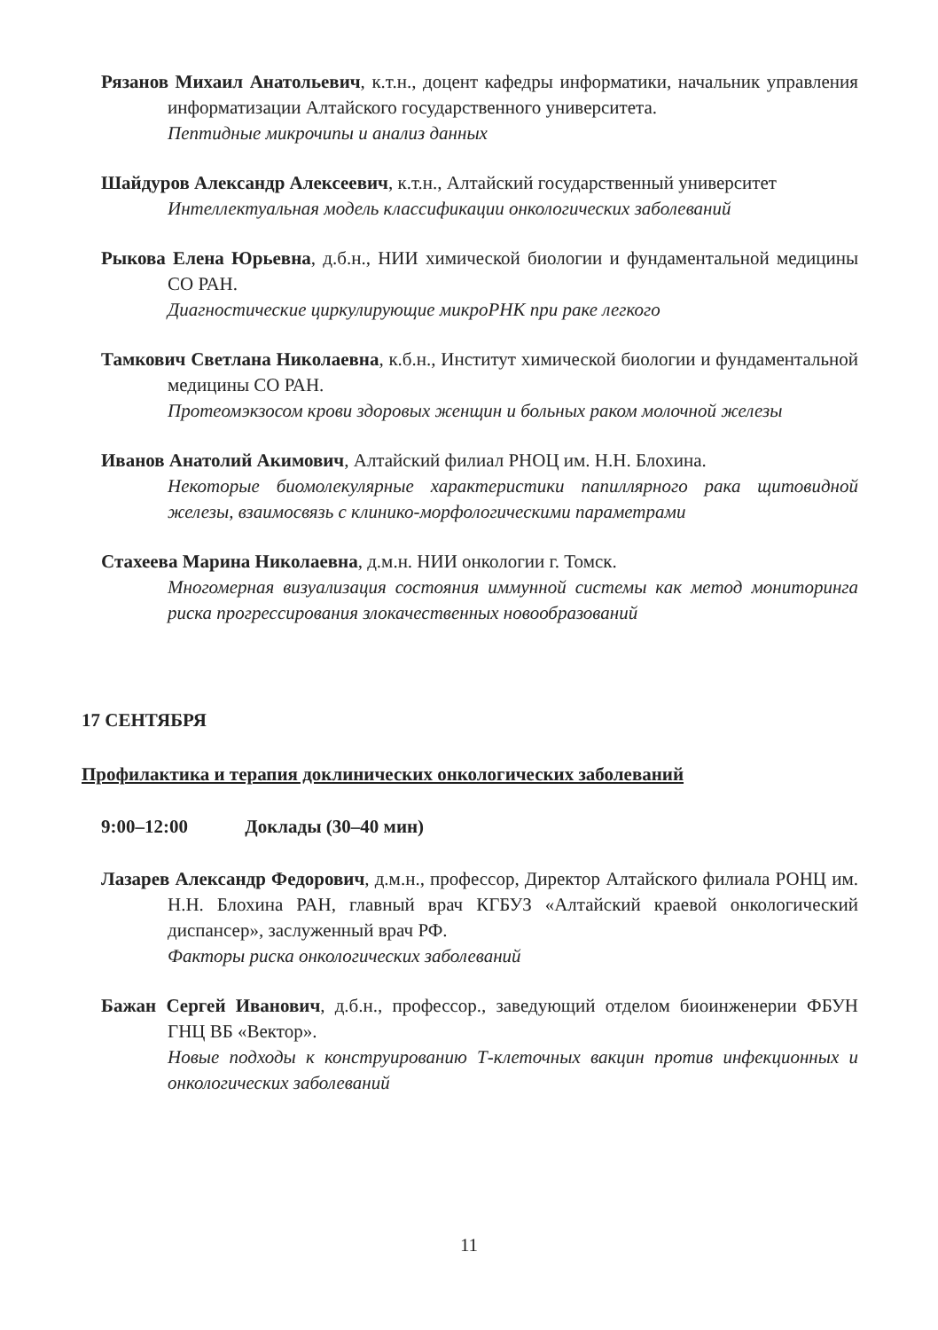Рязанов Михаил Анатольевич, к.т.н., доцент кафедры информатики, начальник управления информатизации Алтайского государственного университета.
Пептидные микрочипы и анализ данных
Шайдуров Александр Алексеевич, к.т.н., Алтайский государственный университет
Интеллектуальная модель классификации онкологических заболеваний
Рыкова Елена Юрьевна, д.б.н., НИИ химической биологии и фундаментальной медицины СО РАН.
Диагностические циркулирующие микроРНК при раке легкого
Тамкович Светлана Николаевна, к.б.н., Институт химической биологии и фундаментальной медицины СО РАН.
Протеомэкзосом крови здоровых женщин и больных раком молочной железы
Иванов Анатолий Акимович, Алтайский филиал РНОЦ им. Н.Н. Блохина.
Некоторые биомолекулярные характеристики папиллярного рака щитовидной железы, взаимосвязь с клинико-морфологическими параметрами
Стахеева Марина Николаевна, д.м.н. НИИ онкологии г. Томск.
Многомерная визуализация состояния иммунной системы как метод мониторинга риска прогрессирования злокачественных новообразований
17 СЕНТЯБРЯ
Профилактика и терапия доклинических онкологических заболеваний
9:00–12:00 Доклады (30–40 мин)
Лазарев Александр Федорович, д.м.н., профессор, Директор Алтайского филиала РОНЦ им. Н.Н. Блохина РАН, главный врач КГБУЗ «Алтайский краевой онкологический диспансер», заслуженный врач РФ.
Факторы риска онкологических заболеваний
Бажан Сергей Иванович, д.б.н., профессор., заведующий отделом биоинженерии ФБУН ГНЦ ВБ «Вектор».
Новые подходы к конструированию Т-клеточных вакцин против инфекционных и онкологических заболеваний
11